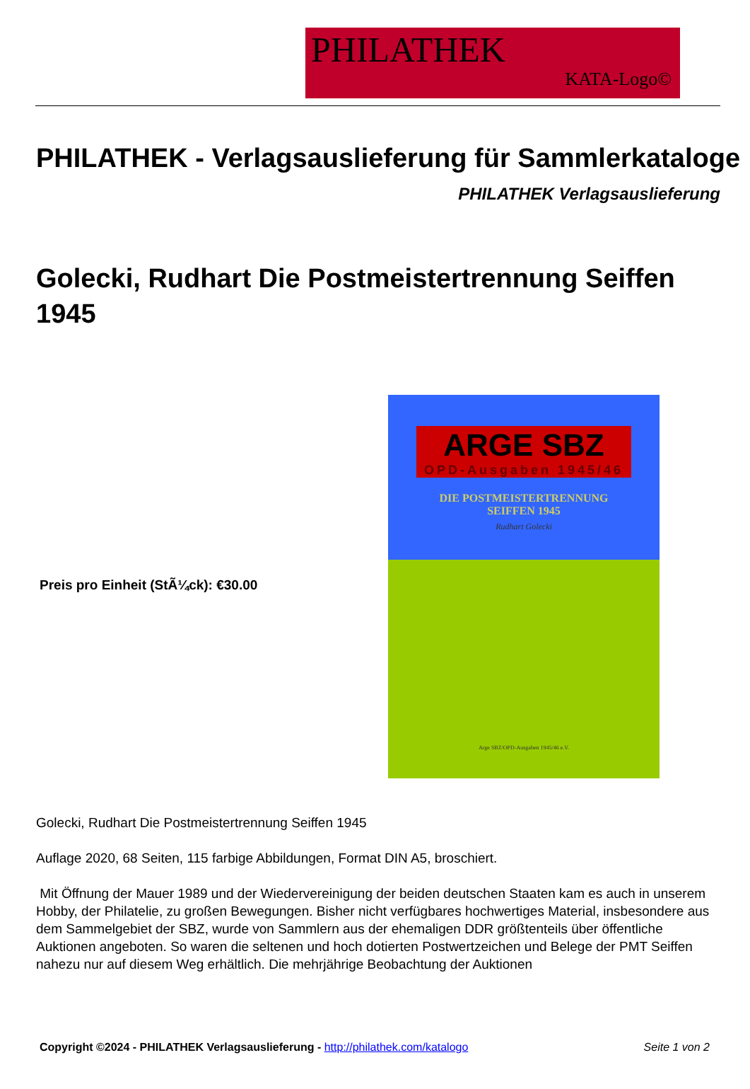PHILATHEK
KATA-Logo©
PHILATHEK - Verlagsauslieferung für Sammlerkataloge
PHILATHEK Verlagsauslieferung
Golecki, Rudhart Die Postmeistertrennung Seiffen 1945
Preis pro Einheit (StÃ¼ck): €30.00
ARGE SBZ
OPD-Ausgaben 1945/46
DIE POSTMEISTERTRENNUNG
SEIFFEN 1945
Rudhart Golecki
Arge SBZ/OPD-Ausgaben 1945/46 e.V.
Golecki, Rudhart Die Postmeistertrennung Seiffen 1945
Auflage 2020, 68 Seiten, 115 farbige Abbildungen, Format DIN A5, broschiert.
Mit Öffnung der Mauer 1989 und der Wiedervereinigung der beiden deutschen Staaten kam es auch in unserem Hobby, der Philatelie, zu großen Bewegungen. Bisher nicht verfügbares hochwertiges Material, insbesondere aus dem Sammelgebiet der SBZ, wurde von Sammlern aus der ehemaligen DDR größtenteils über öffentliche Auktionen angeboten. So waren die seltenen und hoch dotierten Postwertzeichen und Belege der PMT Seiffen nahezu nur auf diesem Weg erhältlich. Die mehrjährige Beobachtung der Auktionen
Copyright ©2024 - PHILATHEK Verlagsauslieferung - http://philathek.com/katalogo Seite 1 von 2